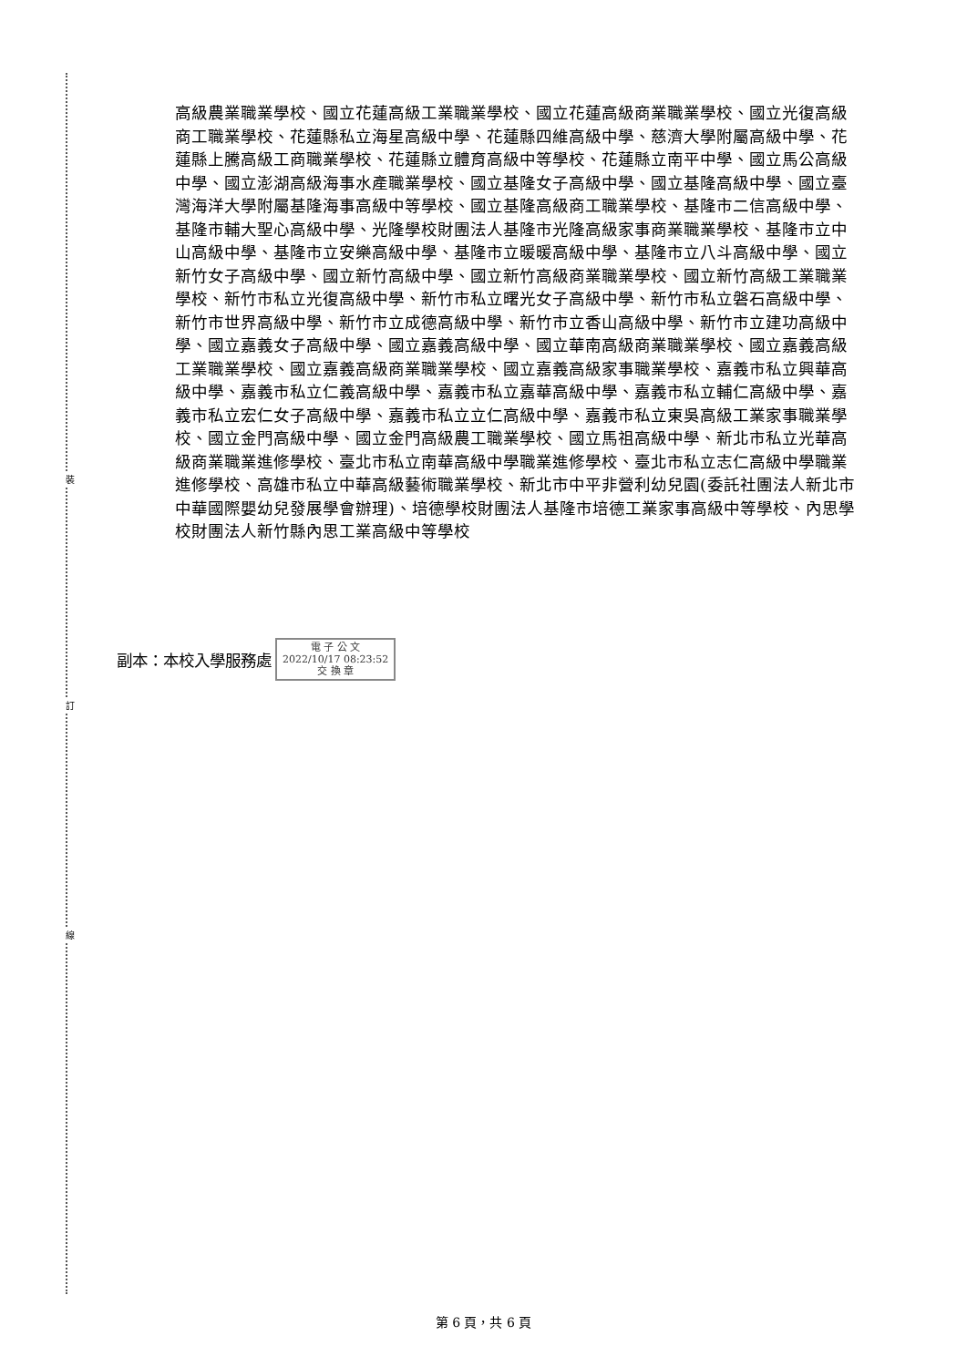裝
訂
線
高級農業職業學校、國立花蓮高級工業職業學校、國立花蓮高級商業職業學校、國立光復高級商工職業學校、花蓮縣私立海星高級中學、花蓮縣四維高級中學、慈濟大學附屬高級中學、花蓮縣上騰高級工商職業學校、花蓮縣立體育高級中等學校、花蓮縣立南平中學、國立馬公高級中學、國立澎湖高級海事水產職業學校、國立基隆女子高級中學、國立基隆高級中學、國立臺灣海洋大學附屬基隆海事高級中等學校、國立基隆高級商工職業學校、基隆市二信高級中學、基隆市輔大聖心高級中學、光隆學校財團法人基隆市光隆高級家事商業職業學校、基隆市立中山高級中學、基隆市立安樂高級中學、基隆市立暖暖高級中學、基隆市立八斗高級中學、國立新竹女子高級中學、國立新竹高級中學、國立新竹高級商業職業學校、國立新竹高級工業職業學校、新竹市私立光復高級中學、新竹市私立曙光女子高級中學、新竹市私立磐石高級中學、新竹市世界高級中學、新竹市立成德高級中學、新竹市立香山高級中學、新竹市立建功高級中學、國立嘉義女子高級中學、國立嘉義高級中學、國立華南高級商業職業學校、國立嘉義高級工業職業學校、國立嘉義高級商業職業學校、國立嘉義高級家事職業學校、嘉義市私立興華高級中學、嘉義市私立仁義高級中學、嘉義市私立嘉華高級中學、嘉義市私立輔仁高級中學、嘉義市私立宏仁女子高級中學、嘉義市私立立仁高級中學、嘉義市私立東吳高級工業家事職業學校、國立金門高級中學、國立金門高級農工職業學校、國立馬祖高級中學、新北市私立光華高級商業職業進修學校、臺北市私立南華高級中學職業進修學校、臺北市私立志仁高級中學職業進修學校、高雄市私立中華高級藝術職業學校、新北市中平非營利幼兒園(委託社團法人新北市中華國際嬰幼兒發展學會辦理)、培德學校財團法人基隆市培德工業家事高級中等學校、內思學校財團法人新竹縣內思工業高級中等學校
副本：本校入學服務處 電 子 公 文
2022/10/17 08:23:52
交 換 章
第 6 頁，共 6 頁